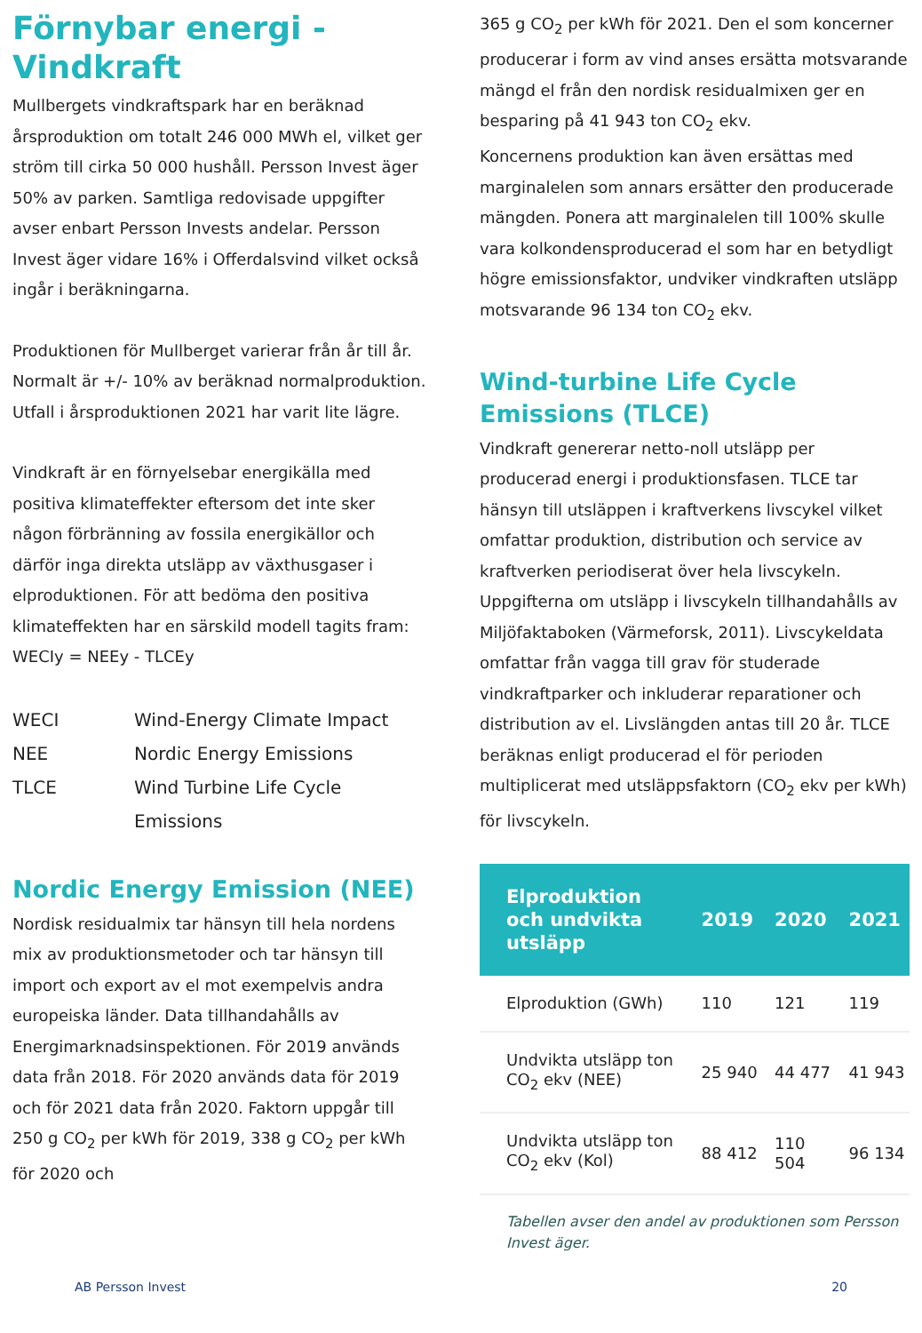Förnybar energi -
Vindkraft
Mullbergets vindkraftspark har en beräknad årsproduktion om totalt 246 000 MWh el, vilket ger ström till cirka 50 000 hushåll. Persson Invest äger 50% av parken. Samtliga redovisade uppgifter avser enbart Persson Invests andelar. Persson Invest äger vidare 16% i Offerdalsvind vilket också ingår i beräkningarna.
Produktionen för Mullberget varierar från år till år. Normalt är +/- 10% av beräknad normalproduktion. Utfall i årsproduktionen 2021 har varit lite lägre.
Vindkraft är en förnyelsebar energikälla med positiva klimateffekter eftersom det inte sker någon förbränning av fossila energikällor och därför inga direkta utsläpp av växthusgaser i elproduktionen. För att bedöma den positiva klimateffekten har en särskild modell tagits fram:
WECIy = NEEy - TLCEy
| WECI | Wind-Energy Climate Impact |
| NEE | Nordic Energy Emissions |
| TLCE | Wind Turbine Life Cycle Emissions |
Nordic Energy Emission (NEE)
Nordisk residualmix tar hänsyn till hela nordens mix av produktionsmetoder och tar hänsyn till import och export av el mot exempelvis andra europeiska länder. Data tillhandahålls av Energimarknadsinspektionen. För 2019 används data från 2018. För 2020 används data för 2019 och för 2021 data från 2020. Faktorn uppgår till 250 g CO<sub>2</sub> per kWh för 2019, 338 g CO<sub>2</sub> per kWh för 2020 och
365 g CO<sub>2</sub> per kWh för 2021. Den el som koncerner producerar i form av vind anses ersätta motsvarande mängd el från den nordisk residualmixen ger en besparing på 41 943 ton CO<sub>2</sub> ekv.
Koncernens produktion kan även ersättas med marginalelen som annars ersätter den producerade mängden. Ponera att marginalelen till 100% skulle vara kolkondensproducerad el som har en betydligt högre emissionsfaktor, undviker vindkraften utsläpp motsvarande 96 134 ton CO<sub>2</sub> ekv.
Wind-turbine Life Cycle Emissions (TLCE)
Vindkraft genererar netto-noll utsläpp per producerad energi i produktionsfasen. TLCE tar hänsyn till utsläppen i kraftverkens livscykel vilket omfattar produktion, distribution och service av kraftverken periodiserat över hela livscykeln. Uppgifterna om utsläpp i livscykeln tillhandahålls av Miljöfaktaboken (Värmeforsk, 2011). Livscykeldata omfattar från vagga till grav för studerade vindkraftparker och inkluderar reparationer och distribution av el. Livslängden antas till 20 år. TLCE beräknas enligt producerad el för perioden multiplicerat med utsläppsfaktorn (CO<sub>2</sub> ekv per kWh) för livscykeln.
| Elproduktion och undvikta utsläpp | 2019 | 2020 | 2021 |
| --- | --- | --- | --- |
| Elproduktion (GWh) | 110 | 121 | 119 |
| Undvikta utsläpp ton CO<sub>2</sub> ekv (NEE) | 25 940 | 44 477 | 41 943 |
| Undvikta utsläpp ton CO<sub>2</sub> ekv (Kol) | 88 412 | 110 504 | 96 134 |
Tabellen avser den andel av produktionen som Persson Invest äger.
AB Persson Invest 20